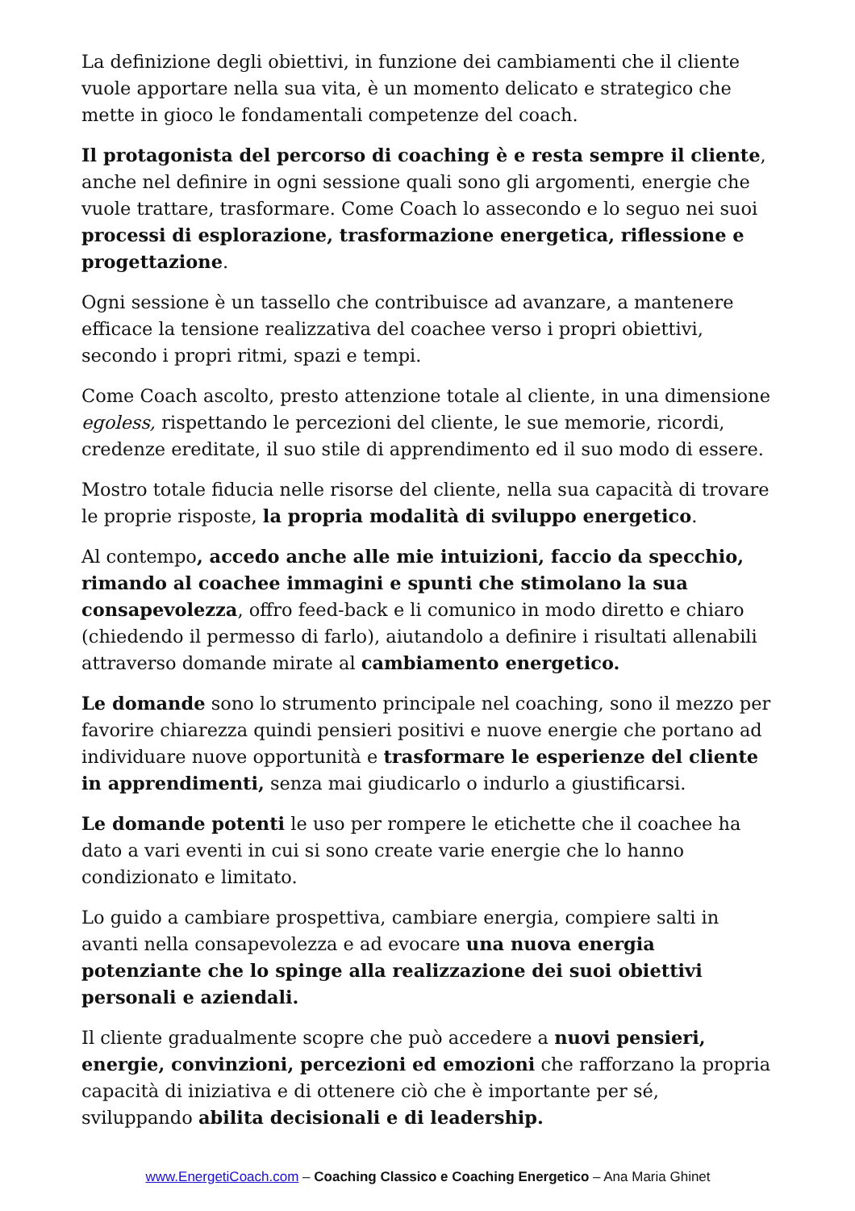La definizione degli obiettivi, in funzione dei cambiamenti che il cliente vuole apportare nella sua vita, è un momento delicato e strategico che mette in gioco le fondamentali competenze del coach.
Il protagonista del percorso di coaching è e resta sempre il cliente, anche nel definire in ogni sessione quali sono gli argomenti, energie che vuole trattare, trasformare. Come Coach lo assecondo e lo seguo nei suoi processi di esplorazione, trasformazione energetica, riflessione e progettazione.
Ogni sessione è un tassello che contribuisce ad avanzare, a mantenere efficace la tensione realizzativa del coachee verso i propri obiettivi, secondo i propri ritmi, spazi e tempi.
Come Coach ascolto, presto attenzione totale al cliente, in una dimensione egoless, rispettando le percezioni del cliente, le sue memorie, ricordi, credenze ereditate, il suo stile di apprendimento ed il suo modo di essere.
Mostro totale fiducia nelle risorse del cliente, nella sua capacità di trovare le proprie risposte, la propria modalità di sviluppo energetico.
Al contempo, accedo anche alle mie intuizioni, faccio da specchio, rimando al coachee immagini e spunti che stimolano la sua consapevolezza, offro feed-back e li comunico in modo diretto e chiaro (chiedendo il permesso di farlo), aiutandolo a definire i risultati allenabili attraverso domande mirate al cambiamento energetico.
Le domande sono lo strumento principale nel coaching, sono il mezzo per favorire chiarezza quindi pensieri positivi e nuove energie che portano ad individuare nuove opportunità e trasformare le esperienze del cliente in apprendimenti, senza mai giudicarlo o indurlo a giustificarsi.
Le domande potenti le uso per rompere le etichette che il coachee ha dato a vari eventi in cui si sono create varie energie che lo hanno condizionato e limitato.
Lo guido a cambiare prospettiva, cambiare energia, compiere salti in avanti nella consapevolezza e ad evocare una nuova energia potenziante che lo spinge alla realizzazione dei suoi obiettivi personali e aziendali.
Il cliente gradualmente scopre che può accedere a nuovi pensieri, energie, convinzioni, percezioni ed emozioni che rafforzano la propria capacità di iniziativa e di ottenere ciò che è importante per sé, sviluppando abilita decisionali e di leadership.
www.EnergetiCoach.com – Coaching Classico e Coaching Energetico – Ana Maria Ghinet